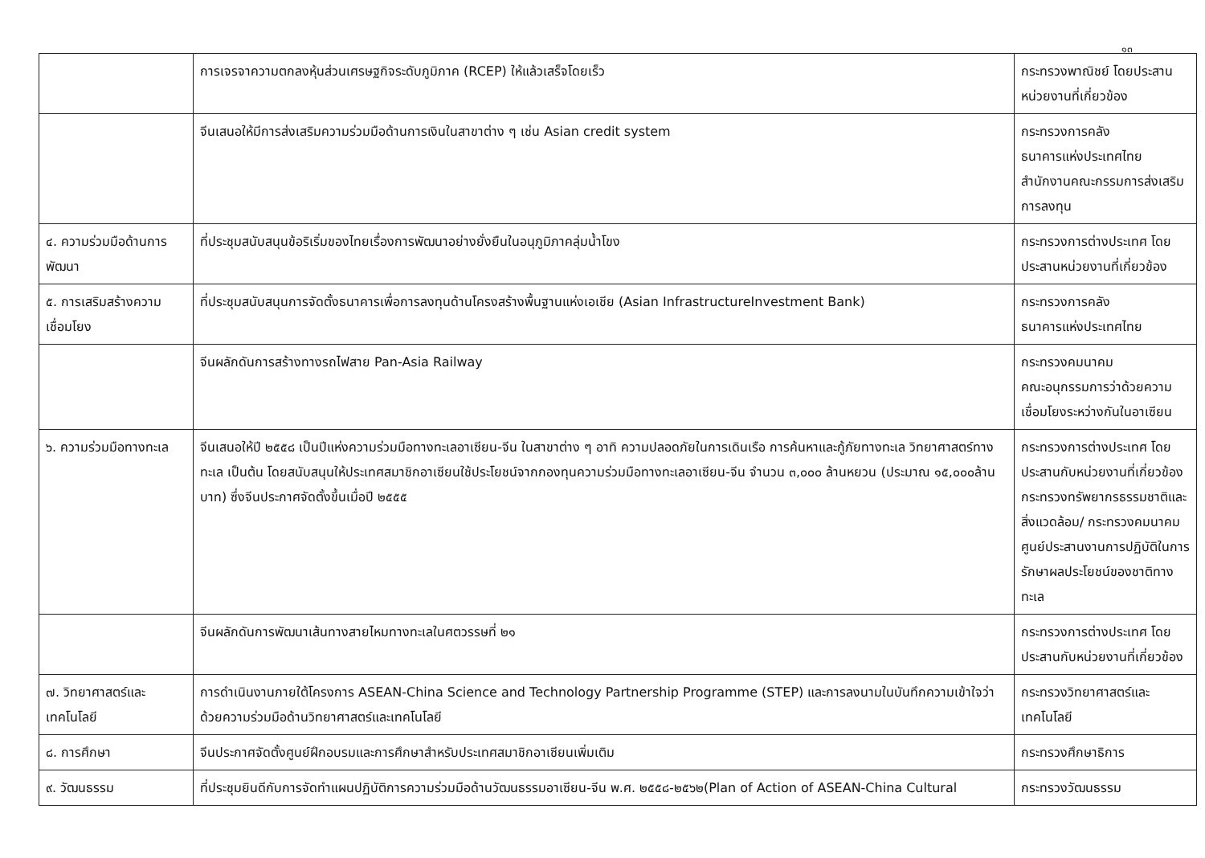๑๓
| | การเจรจาความตกลงหุ้นส่วนเศรษฐกิจระดับภูมิภาค (RCEP) ให้แล้วเสร็จโดยเร็ว | กระทรวงพาณิชย์ โดยประสานหน่วยงานที่เกี่ยวข้อง |
| | จีนเสนอให้มีการส่งเสริมความร่วมมือด้านการเงินในสาขาต่าง ๆ เช่น Asian credit system | กระทรวงการคลัง ธนาคารแห่งประเทศไทย สำนักงานคณะกรรมการส่งเสริมการลงทุน |
| ๔. ความร่วมมือด้านการพัฒนา | ที่ประชุมสนับสนุนข้อริเริ่มของไทยเรื่องการพัฒนาอย่างยั่งยืนในอนุภูมิภาคลุ่มน้ำโขง | กระทรวงการต่างประเทศ โดยประสานหน่วยงานที่เกี่ยวข้อง |
| ๕. การเสริมสร้างความเชื่อมโยง | ที่ประชุมสนับสนุนการจัดตั้งธนาคารเพื่อการลงทุนด้านโครงสร้างพื้นฐานแห่งเอเชีย (Asian InfrastructureInvestment Bank) | กระทรวงการคลัง ธนาคารแห่งประเทศไทย |
| | จีนผลักดันการสร้างทางรถไฟสาย Pan-Asia Railway | กระทรวงคมนาคม คณะอนุกรรมการว่าด้วยความเชื่อมโยงระหว่างกันในอาเซียน |
| ๖. ความร่วมมือทางทะเล | จีนเสนอให้ปี ๒๕๕๘ เป็นปีแห่งความร่วมมือทางทะเลอาเซียน-จีน ในสาขาต่าง ๆ อาทิ ความปลอดภัยในการเดินเรือ การค้นหาและกู้ภัยทางทะเล วิทยาศาสตร์ทางทะเล เป็นต้น โดยสนับสนุนให้ประเทศสมาชิกอาเซียนใช้ประโยชน์จากกองทุนความร่วมมือทางทะเลอาเซียน-จีน จำนวน ๓,๐๐๐ ล้านหยวน (ประมาณ ๑๕,๐๐๐ล้านบาท) ซึ่งจีนประกาศจัดตั้งขึ้นเมื่อปี ๒๕๕๕ | กระทรวงการต่างประเทศ โดยประสานกับหน่วยงานที่เกี่ยวข้อง กระทรวงทรัพยากรธรรมชาติและสิ่งแวดล้อม/ กระทรวงคมนาคม ศูนย์ประสานงานการปฏิบัติในการรักษาผลประโยชน์ของชาติทางทะเล |
| | จีนผลักดันการพัฒนาเส้นทางสายไหมทางทะเลในศตวรรษที่ ๒๑ | กระทรวงการต่างประเทศ โดยประสานกับหน่วยงานที่เกี่ยวข้อง |
| ๗. วิทยาศาสตร์และเทคโนโลยี | การดำเนินงานภายใต้โครงการ ASEAN-China Science and Technology Partnership Programme (STEP) และการลงนามในบันทึกความเข้าใจว่าด้วยความร่วมมือด้านวิทยาศาสตร์และเทคโนโลยี | กระทรวงวิทยาศาสตร์และเทคโนโลยี |
| ๘. การศึกษา | จีนประกาศจัดตั้งศูนย์ฝึกอบรมและการศึกษาสำหรับประเทศสมาชิกอาเซียนเพิ่มเติม | กระทรวงศึกษาธิการ |
| ๙. วัฒนธรรม | ที่ประชุมยินดีกับการจัดทำแผนปฏิบัติการความร่วมมือด้านวัฒนธรรมอาเซียน-จีน พ.ศ. ๒๕๕๘-๒๕๖๒(Plan of Action of ASEAN-China Cultural | กระทรวงวัฒนธรรม |